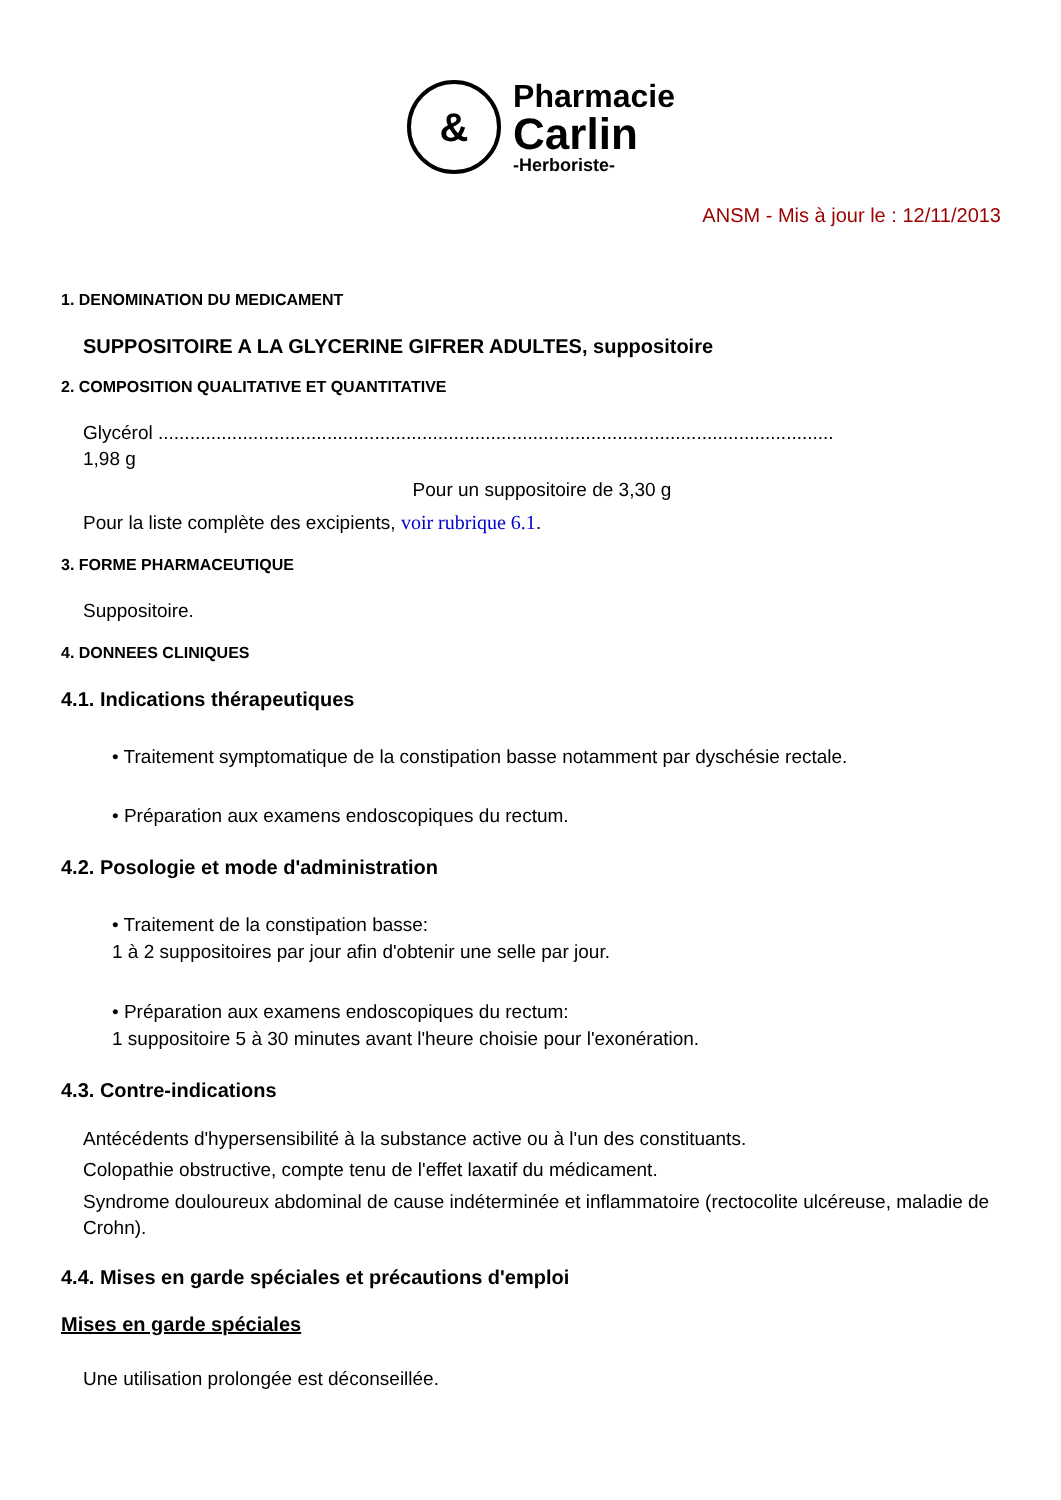&
Pharmacie
Carlin
-Herboriste-
ANSM - Mis à jour le : 12/11/2013
1. DENOMINATION DU MEDICAMENT
SUPPOSITOIRE A LA GLYCERINE GIFRER ADULTES, suppositoire
2. COMPOSITION QUALITATIVE ET QUANTITATIVE
Glycérol ................................................................................................................................
1,98 g
Pour un suppositoire de 3,30 g
Pour la liste complète des excipients, voir rubrique 6.1.
3. FORME PHARMACEUTIQUE
Suppositoire.
4. DONNEES CLINIQUES
4.1. Indications thérapeutiques
• Traitement symptomatique de la constipation basse notamment par dyschésie rectale.
• Préparation aux examens endoscopiques du rectum.
4.2. Posologie et mode d'administration
• Traitement de la constipation basse:
1 à 2 suppositoires par jour afin d'obtenir une selle par jour.
• Préparation aux examens endoscopiques du rectum:
1 suppositoire 5 à 30 minutes avant l'heure choisie pour l'exonération.
4.3. Contre-indications
Antécédents d'hypersensibilité à la substance active ou à l'un des constituants.
Colopathie obstructive, compte tenu de l'effet laxatif du médicament.
Syndrome douloureux abdominal de cause indéterminée et inflammatoire (rectocolite ulcéreuse, maladie de Crohn).
4.4. Mises en garde spéciales et précautions d'emploi
Mises en garde spéciales
Une utilisation prolongée est déconseillée.